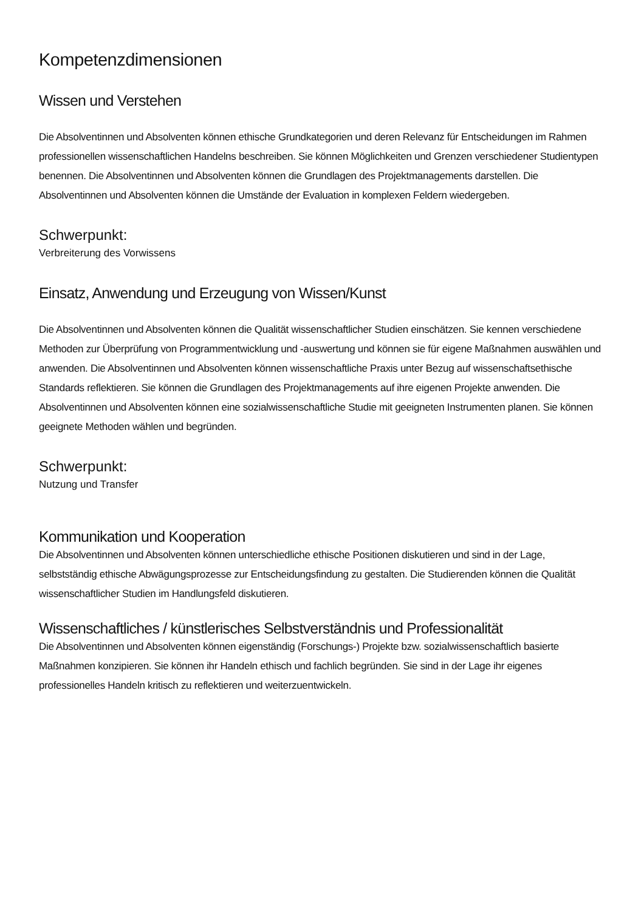Kompetenzdimensionen
Wissen und Verstehen
Die Absolventinnen und Absolventen können ethische Grundkategorien und deren Relevanz für Entscheidungen im Rahmen professionellen wissenschaftlichen Handelns beschreiben. Sie können Möglichkeiten und Grenzen verschiedener Studientypen benennen. Die Absolventinnen und Absolventen können die Grundlagen des Projektmanagements darstellen. Die Absolventinnen und Absolventen können die Umstände der Evaluation in komplexen Feldern wiedergeben.
Schwerpunkt:
Verbreiterung des Vorwissens
Einsatz, Anwendung und Erzeugung von Wissen/Kunst
Die Absolventinnen und Absolventen können die Qualität wissenschaftlicher Studien einschätzen. Sie kennen verschiedene Methoden zur Überprüfung von Programmentwicklung und -auswertung und können sie für eigene Maßnahmen auswählen und anwenden. Die Absolventinnen und Absolventen können wissenschaftliche Praxis unter Bezug auf wissenschaftsethische Standards reflektieren. Sie können die Grundlagen des Projektmanagements auf ihre eigenen Projekte anwenden. Die Absolventinnen und Absolventen können eine sozialwissenschaftliche Studie mit geeigneten Instrumenten planen. Sie können geeignete Methoden wählen und begründen.
Schwerpunkt:
Nutzung und Transfer
Kommunikation und Kooperation
Die Absolventinnen und Absolventen können unterschiedliche ethische Positionen diskutieren und sind in der Lage, selbstständig ethische Abwägungsprozesse zur Entscheidungsfindung zu gestalten. Die Studierenden können die Qualität wissenschaftlicher Studien im Handlungsfeld diskutieren.
Wissenschaftliches / künstlerisches Selbstverständnis und Professionalität
Die Absolventinnen und Absolventen können eigenständig (Forschungs-) Projekte bzw. sozialwissenschaftlich basierte Maßnahmen konzipieren. Sie können ihr Handeln ethisch und fachlich begründen. Sie sind in der Lage ihr eigenes professionelles Handeln kritisch zu reflektieren und weiterzuentwickeln.